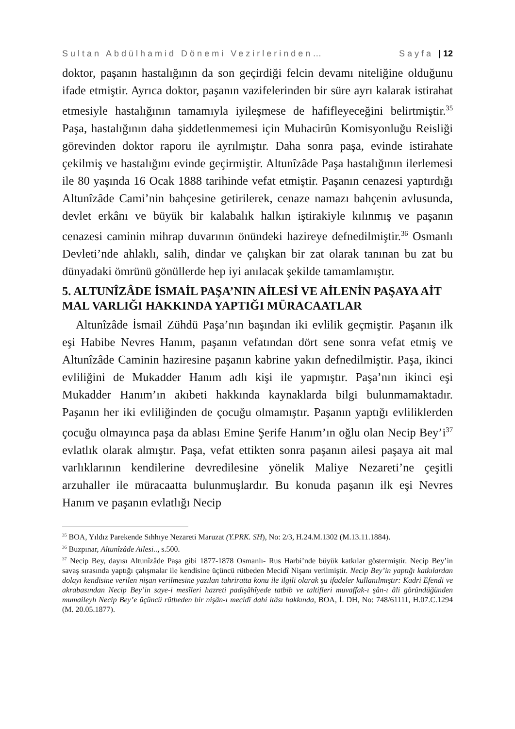Sultan Abdülhamid Dönemi Vezirlerinden… Sayfa | 12
doktor, paşanın hastalığının da son geçirdiği felcin devamı niteliğine olduğunu ifade etmiştir. Ayrıca doktor, paşanın vazifelerinden bir süre ayrı kalarak istirahat etmesiyle hastalığının tamamıyla iyileşmese de hafifleyeceğini belirtmiştir.<sup>35</sup> Paşa, hastalığının daha şiddetlenmemesi için Muhacirûn Komisyonluğu Reisliği görevinden doktor raporu ile ayrılmıştır. Daha sonra paşa, evinde istirahate çekilmiş ve hastalığını evinde geçirmiştir. Altunîzâde Paşa hastalığının ilerlemesi ile 80 yaşında 16 Ocak 1888 tarihinde vefat etmiştir. Paşanın cenazesi yaptırdığı Altunîzâde Cami’nin bahçesine getirilerek, cenaze namazı bahçenin avlusunda, devlet erkânı ve büyük bir kalabalık halkın iştirakiyle kılınmış ve paşanın cenazesi caminin mihrap duvarının önündeki hazireye defnedilmiştir.<sup>36</sup> Osmanlı Devleti’nde ahlaklı, salih, dindar ve çalışkan bir zat olarak tanınan bu zat bu dünyadaki ömrünü gönüllerde hep iyi anılacak şekilde tamamlamıştır.
5. ALTUNÎZÂDE İSMAİL PAŞA’NIN AİLESİ VE AİLENİN PAŞAYA AİT MAL VARLIĞI HAKKINDA YAPTIĞI MÜRACAATLAR
Altunîzâde İsmail Zühdü Paşa’nın başından iki evlilik geçmiştir. Paşanın ilk eşi Habibe Nevres Hanım, paşanın vefatından dört sene sonra vefat etmiş ve Altunîzâde Caminin haziresine paşanın kabrine yakın defnedilmiştir. Paşa, ikinci evliliğini de Mukadder Hanım adlı kişi ile yapmıştır. Paşa’nın ikinci eşi Mukadder Hanım’ın akıbeti hakkında kaynaklarda bilgi bulunmamaktadır. Paşanın her iki evliliğinden de çocuğu olmamıştır. Paşanın yaptığı evliliklerden çocuğu olmayınca paşa da ablası Emine Şerife Hanım’ın oğlu olan Necip Bey’i<sup>37</sup> evlatlık olarak almıştır. Paşa, vefat ettikten sonra paşanın ailesi paşaya ait mal varlıklarının kendilerine devredilesine yönelik Maliye Nezareti’ne çeşitli arzuhaller ile müracaatta bulunmuşlardır. Bu konuda paşanın ilk eşi Nevres Hanım ve paşanın evlatlığı Necip
<sup>35</sup> BOA, Yıldız Parekende Sıhhıye Nezareti Maruzat (Y.PRK. SH), No: 2/3, H.24.M.1302 (M.13.11.1884).
<sup>36</sup> Buzpınar, Altunîzâde Ailesi.., s.500.
<sup>37</sup> Necip Bey, dayısı Altunîzâde Paşa gibi 1877-1878 Osmanlı- Rus Harbi’nde büyük katkılar göstermiştir. Necip Bey’in savaş sırasında yaptığı çalışmalar ile kendisine üçüncü rütbeden Mecidî Nişanı verilmiştir. Necip Bey’in yaptığı katkılardan dolayı kendisine verilen nişan verilmesine yazılan tahriratta konu ile ilgili olarak şu ifadeler kullanılmıştır: Kadri Efendi ve akrabasından Necip Bey’in saye-i mesîleri hazreti padişâhîyede tatbib ve taltifleri muvaffak-ı şân-ı âli göründüğünden mumaileyh Necip Bey’e üçüncü rütbeden bir nişân-ı mecidî dahi itâsı hakkında, BOA, İ. DH, No: 748/61111, H.07.C.1294 (M. 20.05.1877).